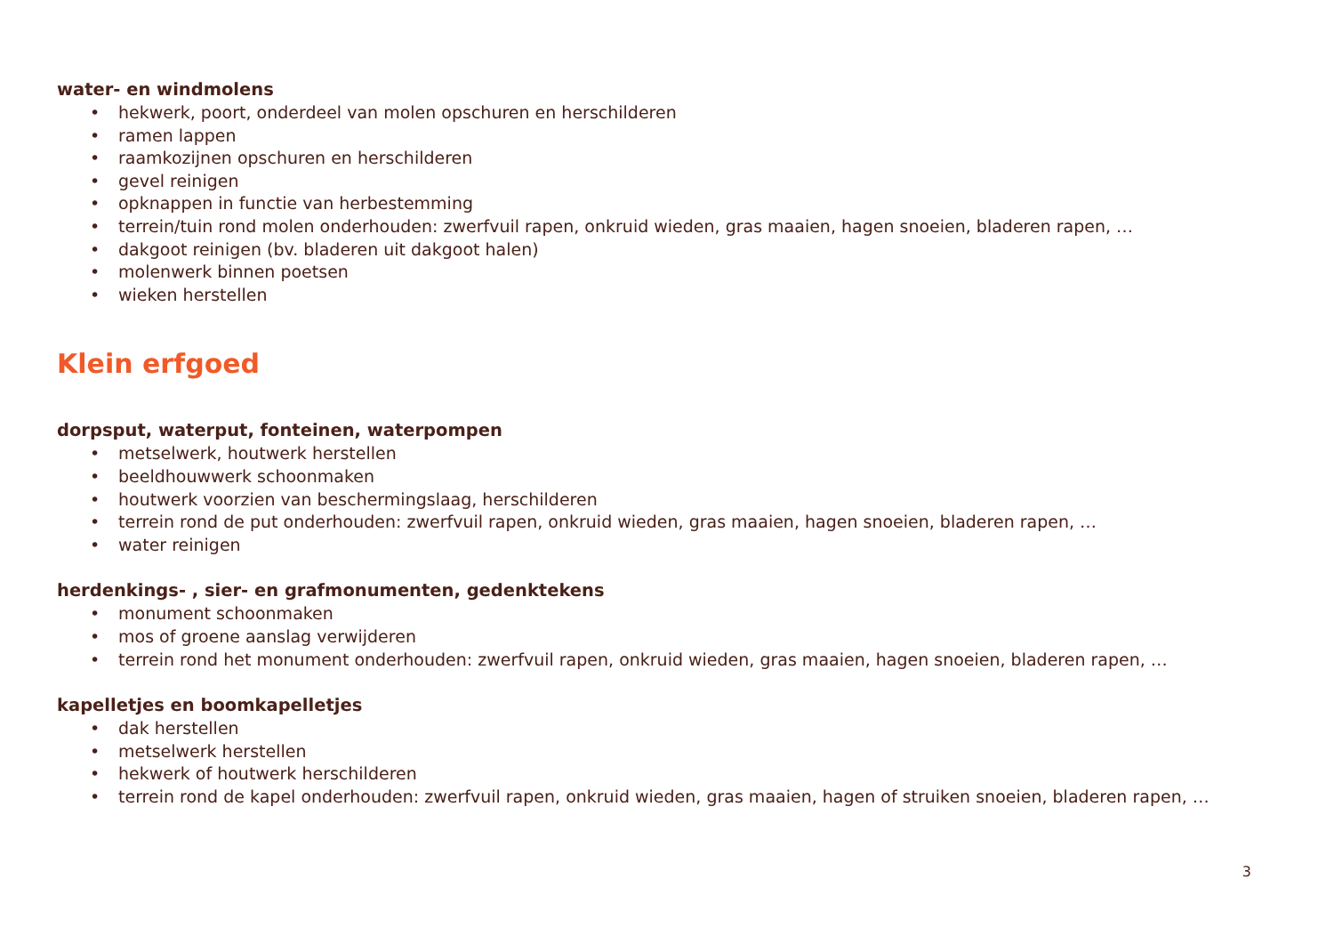water- en windmolens
• hekwerk, poort, onderdeel van molen opschuren en herschilderen
• ramen lappen
• raamkozijnen opschuren en herschilderen
• gevel reinigen
• opknappen in functie van herbestemming
• terrein/tuin rond molen onderhouden: zwerfvuil rapen, onkruid wieden, gras maaien, hagen snoeien, bladeren rapen, …
• dakgoot reinigen (bv. bladeren uit dakgoot halen)
• molenwerk binnen poetsen
• wieken herstellen
Klein erfgoed
dorpsput, waterput, fonteinen, waterpompen
• metselwerk, houtwerk herstellen
• beeldhouwwerk schoonmaken
• houtwerk voorzien van beschermingslaag, herschilderen
• terrein rond de put onderhouden: zwerfvuil rapen, onkruid wieden, gras maaien, hagen snoeien, bladeren rapen, …
• water reinigen
herdenkings- , sier- en grafmonumenten, gedenktekens
• monument schoonmaken
• mos of groene aanslag verwijderen
• terrein rond het monument onderhouden: zwerfvuil rapen, onkruid wieden, gras maaien, hagen snoeien, bladeren rapen, …
kapelletjes en boomkapelletjes
• dak herstellen
• metselwerk herstellen
• hekwerk of houtwerk herschilderen
• terrein rond de kapel onderhouden: zwerfvuil rapen, onkruid wieden, gras maaien, hagen of struiken snoeien, bladeren rapen, …
3